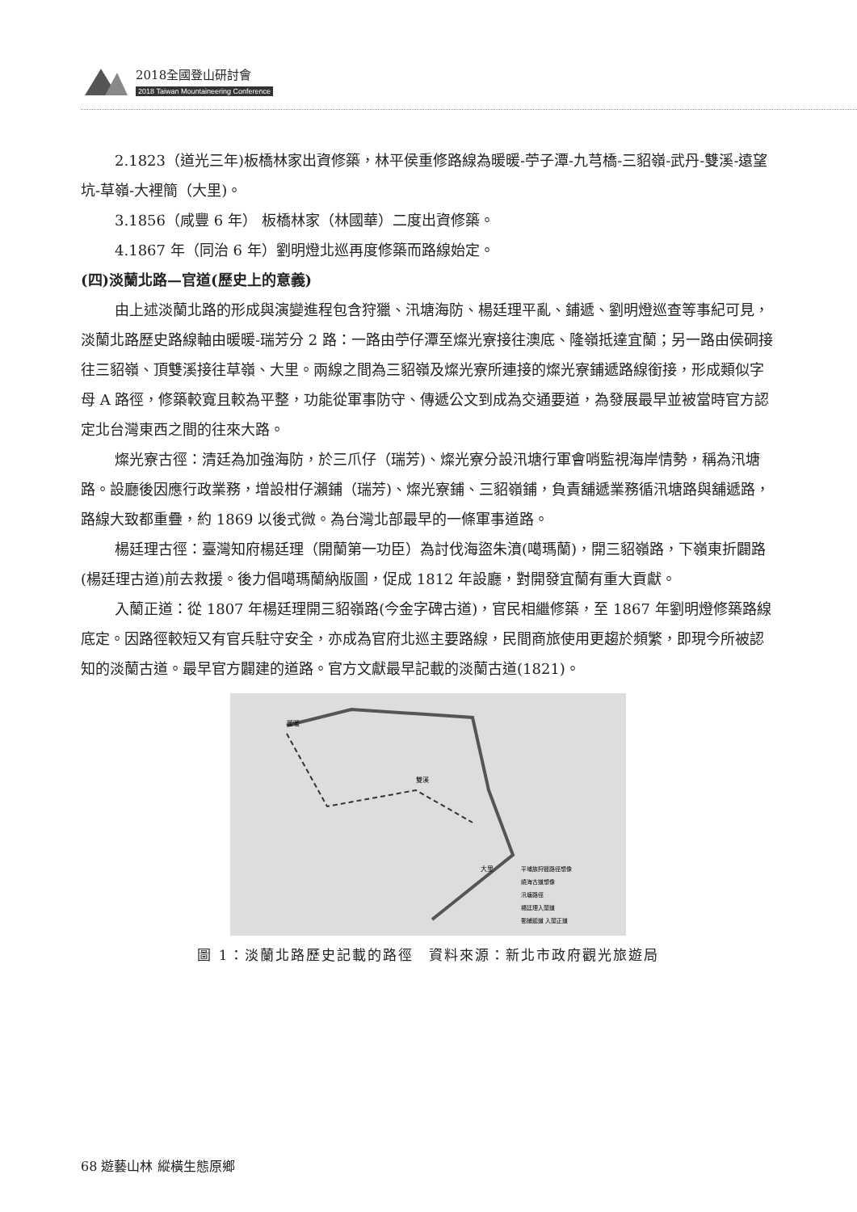2018全國登山研討會
2018 Taiwan Mountaineering Conference
2.1823（道光三年)板橋林家出資修築，林平侯重修路線為暖暖-苧子潭-九芎橋-三貂嶺-武丹-雙溪-遠望坑-草嶺-大裡簡（大里)。
3.1856（咸豐 6 年） 板橋林家（林國華）二度出資修築。
4.1867 年（同治 6 年）劉明燈北巡再度修築而路線始定。
(四)淡蘭北路—官道(歷史上的意義)
由上述淡蘭北路的形成與演變進程包含狩獵、汛塘海防、楊廷理平亂、鋪遞、劉明燈巡查等事紀可見，淡蘭北路歷史路線軸由暖暖-瑞芳分 2 路：一路由苧仔潭至燦光寮接往澳底、隆嶺抵達宜蘭；另一路由侯硐接往三貂嶺、頂雙溪接往草嶺、大里。兩線之間為三貂嶺及燦光寮所連接的燦光寮鋪遞路線銜接，形成類似字母 A 路徑，修築較寬且較為平整，功能從軍事防守、傳遞公文到成為交通要道，為發展最早並被當時官方認定北台灣東西之間的往來大路。
燦光寮古徑：清廷為加強海防，於三爪仔（瑞芳)、燦光寮分設汛塘行軍會哨監視海岸情勢，稱為汛塘路。設廳後因應行政業務，增設柑仔瀨鋪（瑞芳)、燦光寮鋪、三貂嶺鋪，負責舖遞業務循汛塘路與舖遞路，路線大致都重疊，約 1869 以後式微。為台灣北部最早的一條軍事道路。
楊廷理古徑：臺灣知府楊廷理（開蘭第一功臣）為討伐海盜朱濆(噶瑪蘭)，開三貂嶺路，下嶺東折闢路(楊廷理古道)前去救援。後力倡噶瑪蘭納版圖，促成 1812 年設廳，對開發宜蘭有重大貢獻。
入蘭正道：從 1807 年楊廷理開三貂嶺路(今金字碑古道)，官民相繼修築，至 1867 年劉明燈修築路線底定。因路徑較短又有官兵駐守安全，亦成為官府北巡主要路線，民間商旅使用更趨於頻繁，即現今所被認知的淡蘭古道。最早官方闢建的道路。官方文獻最早記載的淡蘭古道(1821)。
暖暖
雙溪
大里
平埔族狩獵路徑想像
繞海古道想像
汛塘路徑
楊廷理入蘭道
郵鋪遞道 入蘭正道
圖 1：淡蘭北路歷史記載的路徑　資料來源：新北市政府觀光旅遊局
68 遊藝山林 縱橫生態原鄉